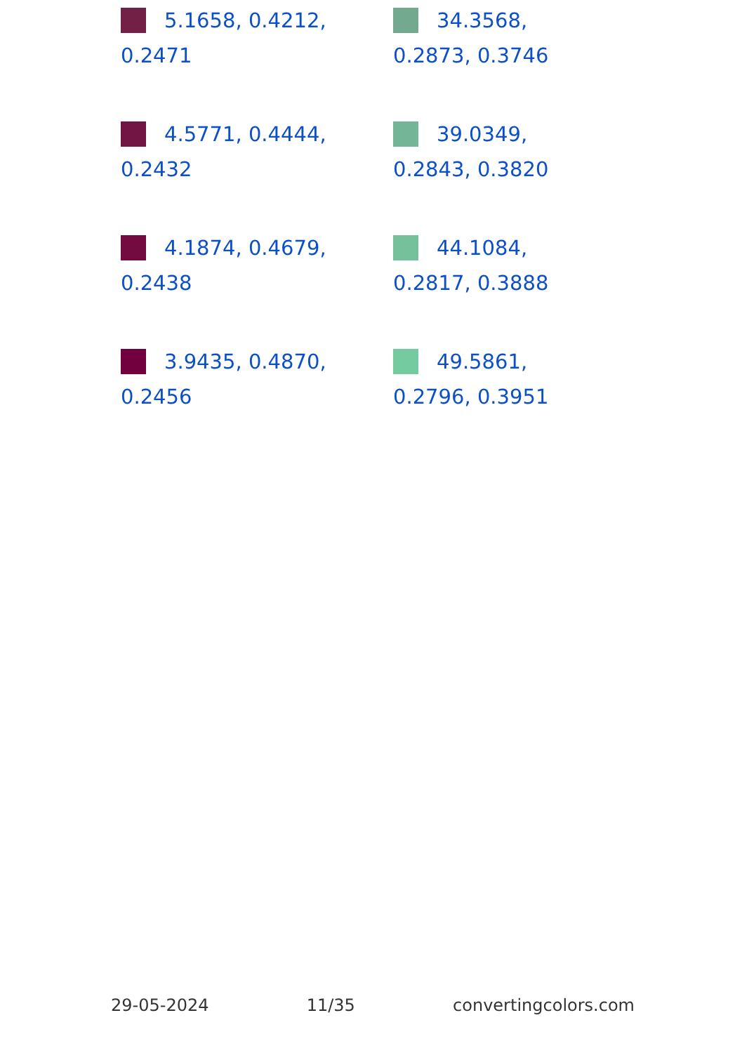5.1658, 0.4212, 0.2471
34.3568, 0.2873, 0.3746
4.5771, 0.4444, 0.2432
39.0349, 0.2843, 0.3820
4.1874, 0.4679, 0.2438
44.1084, 0.2817, 0.3888
3.9435, 0.4870, 0.2456
49.5861, 0.2796, 0.3951
29-05-2024 11/35 convertingcolors.com